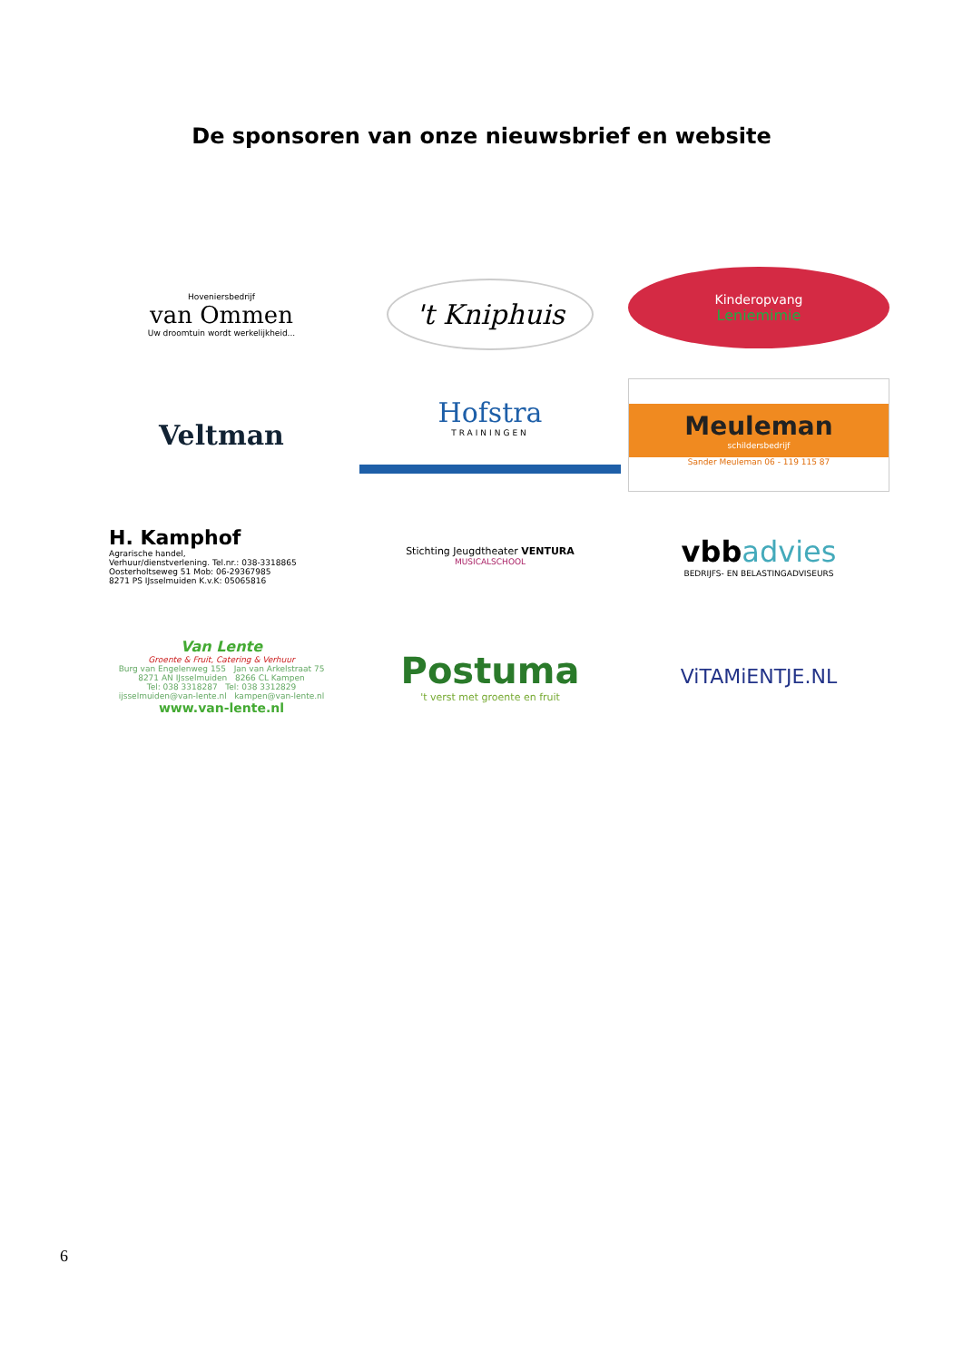De sponsoren van onze nieuwsbrief en website
Hoveniersbedrijf
van Ommen
Uw droomtuin wordt werkelijkheid...
't Kniphuis
Kinderopvang
Leniemimie
Veltman
Hofstra
TRAININGEN
Meuleman
schildersbedrijf
Sander Meuleman 06 - 119 115 87
H. Kamphof
Agrarische handel,
Verhuur/dienstverlening. Tel.nr.: 038-3318865
Oosterholtseweg 51 Mob: 06-29367985
8271 PS IJsselmuiden K.v.K: 05065816
Stichting Jeugdtheater VENTURA
MUSICALSCHOOL
vbb advies
BEDRIJFS- EN BELASTINGADVISEURS
Van Lente
Groente & Fruit, Catering & Verhuur
Burg van Engelenweg 155 Jan van Arkelstraat 75
8271 AN IJsselmuiden 8266 CL Kampen
Tel: 038 3318287 Tel: 038 3312829
ijsselmuiden@van-lente.nl kampen@van-lente.nl
www.van-lente.nl
Postuma
't verst met groente en fruit
ViTAMiENTJE.NL
6